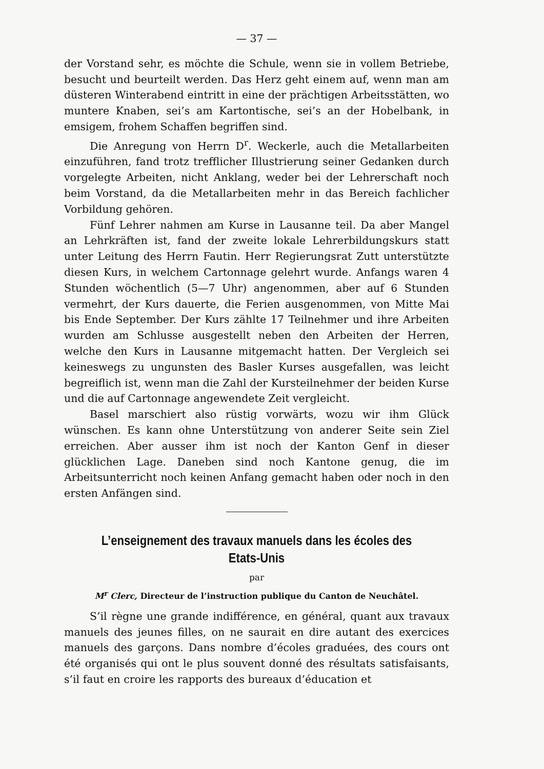— 37 —
der Vorstand sehr, es möchte die Schule, wenn sie in vollem Betriebe, besucht und beurteilt werden. Das Herz geht einem auf, wenn man am düsteren Winterabend eintritt in eine der prächtigen Arbeitsstätten, wo muntere Knaben, sei’s am Kartontische, sei’s an der Hobelbank, in emsigem, frohem Schaffen begriffen sind.
Die Anregung von Herrn D<sup>r</sup>. Weckerle, auch die Metallarbeiten einzuführen, fand trotz trefflicher Illustrierung seiner Gedanken durch vorgelegte Arbeiten, nicht Anklang, weder bei der Lehrerschaft noch beim Vorstand, da die Metallarbeiten mehr in das Bereich fachlicher Vorbildung gehören.
Fünf Lehrer nahmen am Kurse in Lausanne teil. Da aber Mangel an Lehrkräften ist, fand der zweite lokale Lehrerbildungskurs statt unter Leitung des Herrn Fautin. Herr Regierungsrat Zutt unterstützte diesen Kurs, in welchem Cartonnage gelehrt wurde. Anfangs waren 4 Stunden wöchentlich (5—7 Uhr) angenommen, aber auf 6 Stunden vermehrt, der Kurs dauerte, die Ferien ausgenommen, von Mitte Mai bis Ende September. Der Kurs zählte 17 Teilnehmer und ihre Arbeiten wurden am Schlusse ausgestellt neben den Arbeiten der Herren, welche den Kurs in Lausanne mitgemacht hatten. Der Vergleich sei keineswegs zu ungunsten des Basler Kurses ausgefallen, was leicht begreiflich ist, wenn man die Zahl der Kursteilnehmer der beiden Kurse und die auf Cartonnage angewendete Zeit vergleicht.
Basel marschiert also rüstig vorwärts, wozu wir ihm Glück wünschen. Es kann ohne Unterstützung von anderer Seite sein Ziel erreichen. Aber ausser ihm ist noch der Kanton Genf in dieser glücklichen Lage. Daneben sind noch Kantone genug, die im Arbeitsunterricht noch keinen Anfang gemacht haben oder noch in den ersten Anfängen sind.
L’enseignement des travaux manuels dans les écoles des Etats-Unis
par
M<sup>r</sup> Clerc, Directeur de l’instruction publique du Canton de Neuchâtel.
S’il règne une grande indifférence, en général, quant aux travaux manuels des jeunes filles, on ne saurait en dire autant des exercices manuels des garçons. Dans nombre d’écoles graduées, des cours ont été organisés qui ont le plus souvent donné des résultats satisfaisants, s’il faut en croire les rapports des bureaux d’éducation et